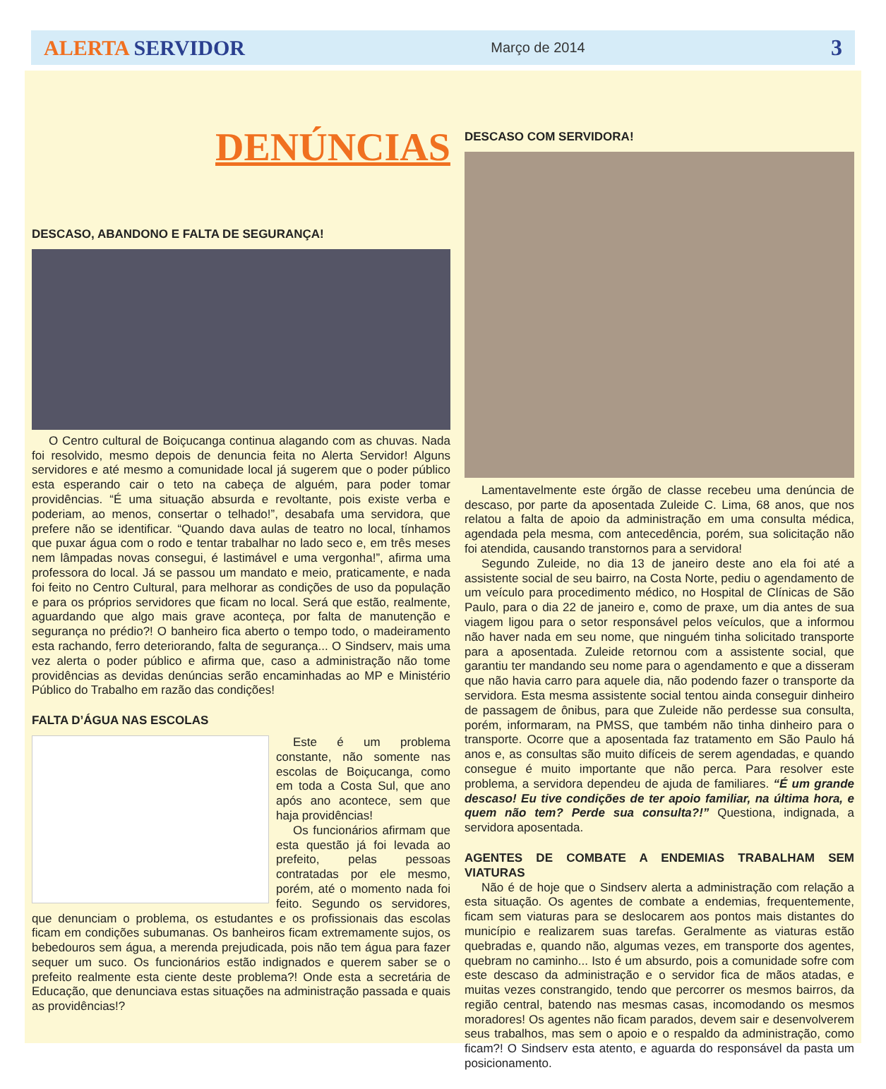ALERTA SERVIDOR Março de 2014 3
DENÚNCIAS
DESCASO, ABANDONO E FALTA DE SEGURANÇA!
O Centro cultural de Boiçucanga continua alagando com as chuvas. Nada foi resolvido, mesmo depois de denuncia feita no Alerta Servidor! Alguns servidores e até mesmo a comunidade local já sugerem que o poder público esta esperando cair o teto na cabeça de alguém, para poder tomar providências. “É uma situação absurda e revoltante, pois existe verba e poderiam, ao menos, consertar o telhado!”, desabafa uma servidora, que prefere não se identificar. “Quando dava aulas de teatro no local, tínhamos que puxar água com o rodo e tentar trabalhar no lado seco e, em três meses nem lâmpadas novas consegui, é lastimável e uma vergonha!”, afirma uma professora do local. Já se passou um mandato e meio, praticamente, e nada foi feito no Centro Cultural, para melhorar as condições de uso da população e para os próprios servidores que ficam no local. Será que estão, realmente, aguardando que algo mais grave aconteça, por falta de manutenção e segurança no prédio?! O banheiro fica aberto o tempo todo, o madeiramento esta rachando, ferro deteriorando, falta de segurança... O Sindserv, mais uma vez alerta o poder público e afirma que, caso a administração não tome providências as devidas denúncias serão encaminhadas ao MP e Ministério Público do Trabalho em razão das condições!
FALTA D’ÁGUA NAS ESCOLAS
Este é um problema constante, não somente nas escolas de Boiçucanga, como em toda a Costa Sul, que ano após ano acontece, sem que haja providências!
Os funcionários afirmam que esta questão já foi levada ao prefeito, pelas pessoas contratadas por ele mesmo, porém, até o momento nada foi feito. Segundo os servidores, que denunciam o problema, os estudantes e os profissionais das escolas ficam em condições subumanas. Os banheiros ficam extremamente sujos, os bebedouros sem água, a merenda prejudicada, pois não tem água para fazer sequer um suco. Os funcionários estão indignados e querem saber se o prefeito realmente esta ciente deste problema?! Onde esta a secretária de Educação, que denunciava estas situações na administração passada e quais as providências!?
DESCASO COM SERVIDORA!
Lamentavelmente este órgão de classe recebeu uma denúncia de descaso, por parte da aposentada Zuleide C. Lima, 68 anos, que nos relatou a falta de apoio da administração em uma consulta médica, agendada pela mesma, com antecedência, porém, sua solicitação não foi atendida, causando transtornos para a servidora!
Segundo Zuleide, no dia 13 de janeiro deste ano ela foi até a assistente social de seu bairro, na Costa Norte, pediu o agendamento de um veículo para procedimento médico, no Hospital de Clínicas de São Paulo, para o dia 22 de janeiro e, como de praxe, um dia antes de sua viagem ligou para o setor responsável pelos veículos, que a informou não haver nada em seu nome, que ninguém tinha solicitado transporte para a aposentada. Zuleide retornou com a assistente social, que garantiu ter mandando seu nome para o agendamento e que a disseram que não havia carro para aquele dia, não podendo fazer o transporte da servidora. Esta mesma assistente social tentou ainda conseguir dinheiro de passagem de ônibus, para que Zuleide não perdesse sua consulta, porém, informaram, na PMSS, que também não tinha dinheiro para o transporte. Ocorre que a aposentada faz tratamento em São Paulo há anos e, as consultas são muito difíceis de serem agendadas, e quando consegue é muito importante que não perca. Para resolver este problema, a servidora dependeu de ajuda de familiares. “É um grande descaso! Eu tive condições de ter apoio familiar, na última hora, e quem não tem? Perde sua consulta?!” Questiona, indignada, a servidora aposentada.
AGENTES DE COMBATE A ENDEMIAS TRABALHAM SEM VIATURAS
Não é de hoje que o Sindserv alerta a administração com relação a esta situação. Os agentes de combate a endemias, frequentemente, ficam sem viaturas para se deslocarem aos pontos mais distantes do município e realizarem suas tarefas. Geralmente as viaturas estão quebradas e, quando não, algumas vezes, em transporte dos agentes, quebram no caminho... Isto é um absurdo, pois a comunidade sofre com este descaso da administração e o servidor fica de mãos atadas, e muitas vezes constrangido, tendo que percorrer os mesmos bairros, da região central, batendo nas mesmas casas, incomodando os mesmos moradores! Os agentes não ficam parados, devem sair e desenvolverem seus trabalhos, mas sem o apoio e o respaldo da administração, como ficam?! O Sindserv esta atento, e aguarda do responsável da pasta um posicionamento.